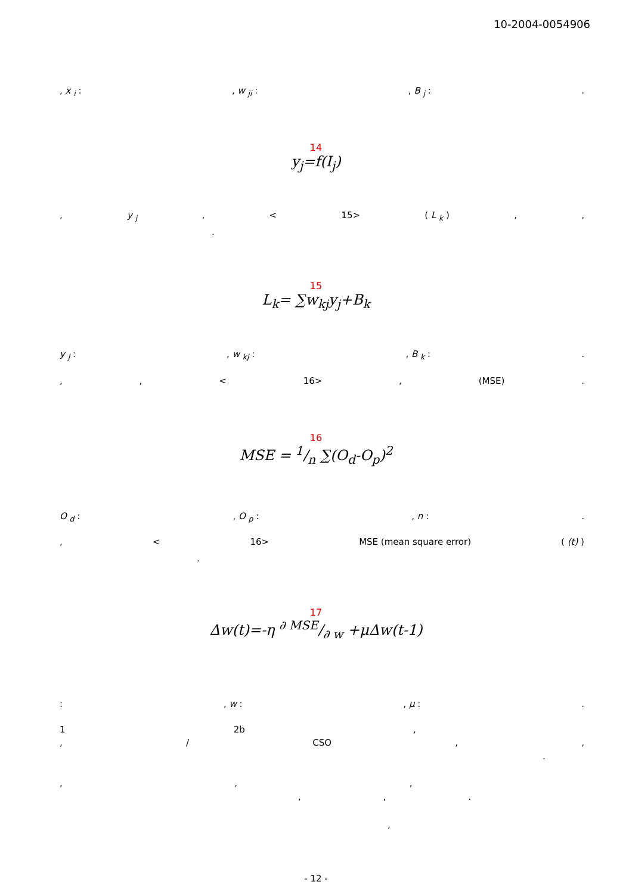10-2004-0054906
, x <sub>i</sub> :, w <sub>ji</sub> :, B <sub>j</sub> :.
14
y<sub>j</sub>=f(I<sub>j</sub>)
, y <sub>j</sub>, < 15> ( L <sub>k</sub> ),,
.
15
L<sub>k</sub>= ∑w<sub>kj</sub>y<sub>j</sub>+B<sub>k</sub>
y <sub>j</sub> :, w <sub>kj</sub> :, B <sub>k</sub> :.
,, < 16>, (MSE).
16
MSE = 1/n ∑(O<sub>d</sub>-O<sub>p</sub>)<sup>2</sup>
O <sub>d</sub> :, O <sub>p</sub> :, n :.
, < 16> MSE (mean square error) ( (t) )
.
17
Δw(t)=-η ∂ MSE/∂ w +μΔw(t-1)
:, w :, μ :.
1 2b,
, / CSO,,
.
,,,
,,.
,
- 12 -